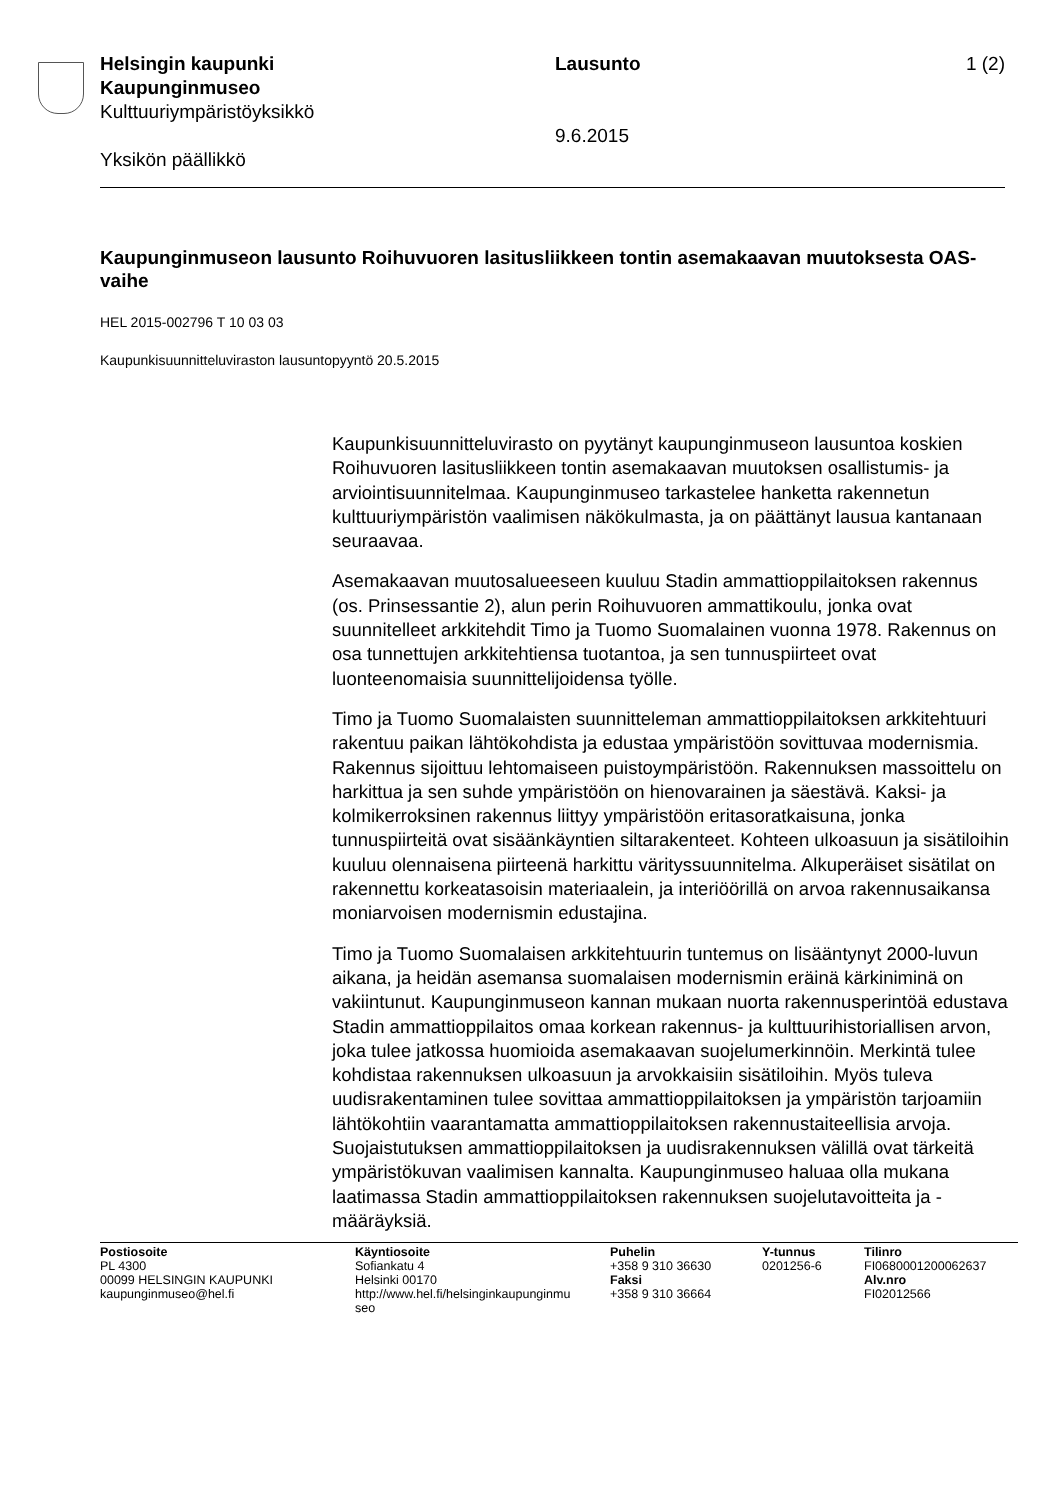Helsingin kaupunki
Kaupunginmuseo
Kulttuuriympäristöyksikkö
Yksikön päällikkö
Lausunto
9.6.2015
1 (2)
Kaupunginmuseon lausunto Roihuvuoren lasitusliikkeen tontin asemakaavan muutoksesta OAS-vaihe
HEL 2015-002796 T 10 03 03
Kaupunkisuunnitteluviraston lausuntopyyntö 20.5.2015
Kaupunkisuunnitteluvirasto on pyytänyt kaupunginmuseon lausuntoa koskien Roihuvuoren lasitusliikkeen tontin asemakaavan muutoksen osallistumis- ja arviointisuunnitelmaa. Kaupunginmuseo tarkastelee hanketta rakennetun kulttuuriympäristön vaalimisen näkökulmasta, ja on päättänyt lausua kantanaan seuraavaa.
Asemakaavan muutosalueeseen kuuluu Stadin ammattioppilaitoksen rakennus (os. Prinsessantie 2), alun perin Roihuvuoren ammattikoulu, jonka ovat suunnitelleet arkkitehdit Timo ja Tuomo Suomalainen vuonna 1978. Rakennus on osa tunnettujen arkkitehtiensa tuotantoa, ja sen tunnuspiirteet ovat luonteenomaisia suunnittelijoidensa työlle.
Timo ja Tuomo Suomalaisten suunnitteleman ammattioppilaitoksen arkkitehtuuri rakentuu paikan lähtökohdista ja edustaa ympäristöön sovittuvaa modernismia. Rakennus sijoittuu lehtomaiseen puistoympäristöön. Rakennuksen massoittelu on harkittua ja sen suhde ympäristöön on hienovarainen ja säestävä. Kaksi- ja kolmikerroksinen rakennus liittyy ympäristöön eritasoratkaisuna, jonka tunnuspiirteitä ovat sisäänkäyntien siltarakenteet. Kohteen ulkoasuun ja sisätiloihin kuuluu olennaisena piirteenä harkittu värityssuunnitelma. Alkuperäiset sisätilat on rakennettu korkeatasoisin materiaalein, ja interiöörillä on arvoa rakennusaikansa moniarvoisen modernismin edustajina.
Timo ja Tuomo Suomalaisen arkkitehtuurin tuntemus on lisääntynyt 2000-luvun aikana, ja heidän asemansa suomalaisen modernismin eräinä kärkiniminä on vakiintunut. Kaupunginmuseon kannan mukaan nuorta rakennusperintöä edustava Stadin ammattioppilaitos omaa korkean rakennus- ja kulttuurihistoriallisen arvon, joka tulee jatkossa huomioida asemakaavan suojelumerkinnöin. Merkintä tulee kohdistaa rakennuksen ulkoasuun ja arvokkaisiin sisätiloihin. Myös tuleva uudisrakentaminen tulee sovittaa ammattioppilaitoksen ja ympäristön tarjoamiin lähtökohtiin vaarantamatta ammattioppilaitoksen rakennustaiteellisia arvoja. Suojaistutuksen ammattioppilaitoksen ja uudisrakennuksen välillä ovat tärkeitä ympäristökuvan vaalimisen kannalta. Kaupunginmuseo haluaa olla mukana laatimassa Stadin ammattioppilaitoksen rakennuksen suojelutavoitteita ja -määräyksiä.
Postiosoite
PL 4300
00099 HELSINGIN KAUPUNKI
kaupunginmuseo@hel.fi
Käyntiosoite
Sofiankatu 4
Helsinki 00170
http://www.hel.fi/helsinginkaupunginmu
seo
Puhelin
+358 9 310 36630
Faksi
+358 9 310 36664
Y-tunnus
0201256-6
Tilinro
FI0680001200062637
Alv.nro
FI02012566